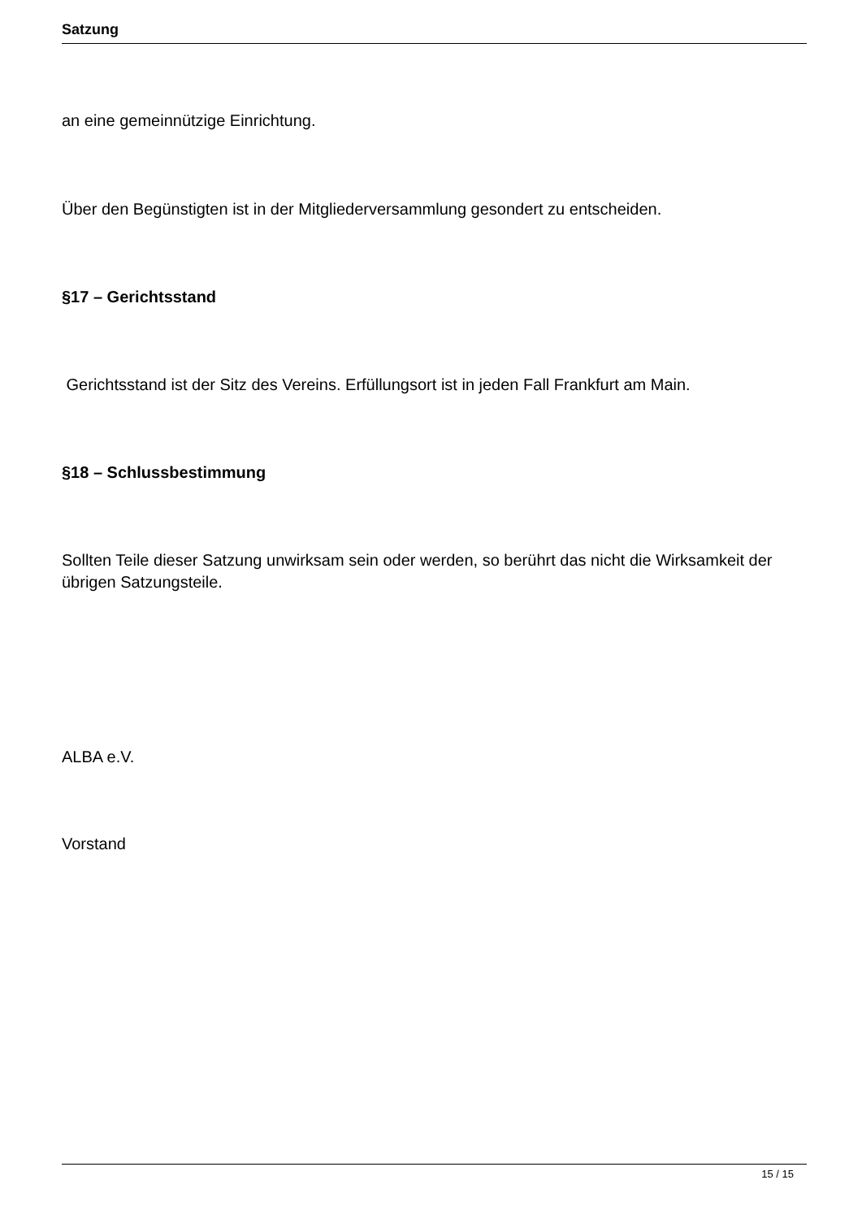Satzung
an eine gemeinnützige Einrichtung.
Über den Begünstigten ist in der Mitgliederversammlung gesondert zu entscheiden.
§17 – Gerichtsstand
Gerichtsstand ist der Sitz des Vereins. Erfüllungsort ist in jeden Fall Frankfurt am Main.
§18 – Schlussbestimmung
Sollten Teile dieser Satzung unwirksam sein oder werden, so berührt das nicht die Wirksamkeit der übrigen Satzungsteile.
ALBA e.V.
Vorstand
15 / 15